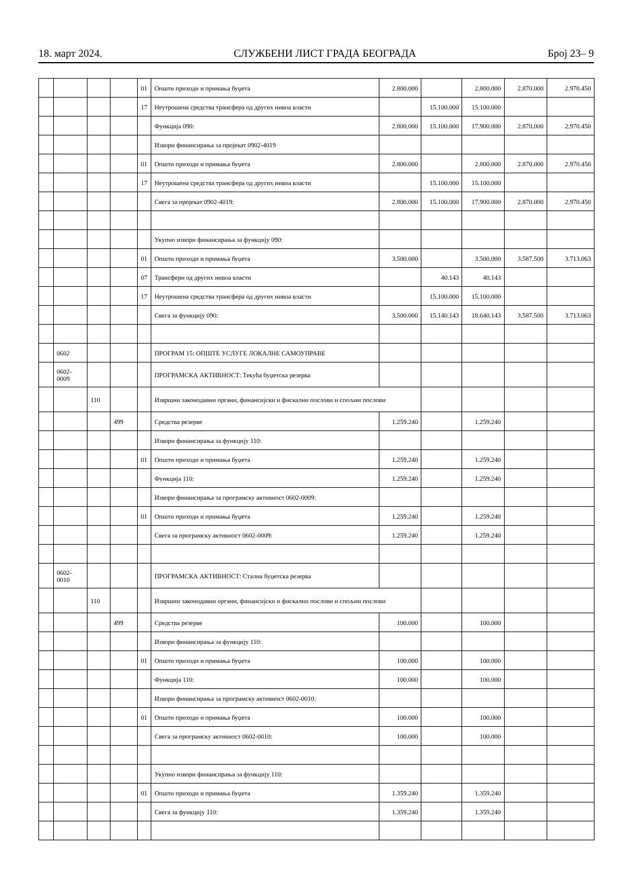18. март 2024. СЛУЖБЕНИ ЛИСТ ГРАДА БЕОГРАДА Број 23– 9
| | | | | 01 | Општи приходи и примања буџета | 2.800.000 | | 2.800.000 | 2.870.000 | 2.970.450 |
| | | | | 17 | Неутрошена средства трансфера од других нивоа власти | | 15.100.000 | 15.100.000 | | |
| | | | | | Функција 090: | 2.800.000 | 15.100.000 | 17.900.000 | 2.870.000 | 2.970.450 |
| | | | | | Извори финансирања за пројекат 0902-4019 | | | | | |
| | | | | 01 | Општи приходи и примања буџета | 2.800.000 | | 2.800.000 | 2.870.000 | 2.970.450 |
| | | | | 17 | Неутрошена средства трансфера од других нивоа власти | | 15.100.000 | 15.100.000 | | |
| | | | | | Свега за пројекат 0902-4019: | 2.800.000 | 15.100.000 | 17.900.000 | 2.870.000 | 2.970.450 |
| | | | | | Укупно извори финансирања за функцију 090: | | | | | |
| | | | | 01 | Општи приходи и примања буџета | 3.500.000 | | 3.500.000 | 3.587.500 | 3.713.063 |
| | | | | 07 | Трансфери од других нивоа власти | | 40.143 | 40.143 | | |
| | | | | 17 | Неутрошена средства трансфера од других нивоа власти | | 15.100.000 | 15.100.000 | | |
| | | | | | Свега за функцију 090: | 3.500.000 | 15.140.143 | 18.640.143 | 3.587.500 | 3.713.063 |
| | 0602 | | | | ПРОГРАМ 15: ОПШТЕ УСЛУГЕ ЛОКАЛНЕ САМОУПРАВЕ | | | | | |
| | 0602- 0009 | | | | ПРОГРАМСКА АКТИВНОСТ: Текућа буџетска резерва | | | | | |
| | | 110 | | | Извршни законодавни органи, финансијски и фискални послови и спољни послови | | | | | |
| | | | 499 | | Средства резерве | 1.259.240 | | 1.259.240 | | |
| | | | | | Извори финансирања за функцију 110: | | | | | |
| | | | | 01 | Општи приходи и примања буџета | 1.259.240 | | 1.259.240 | | |
| | | | | | Функција 110: | 1.259.240 | | 1.259.240 | | |
| | | | | | Извори финансирања за програмску активност 0602-0009: | | | | | |
| | | | | 01 | Општи приходи и примања буџета | 1.259.240 | | 1.259.240 | | |
| | | | | | Свега за програмску активност 0602-0009: | 1.259.240 | | 1.259.240 | | |
| | 0602- 0010 | | | | ПРОГРАМСКА АКТИВНОСТ: Стална буџетска резерва | | | | | |
| | | 110 | | | Извршни законодавни органи, финансијски и фискални послови и спољни послови | | | | | |
| | | | 499 | | Средства резерве | 100.000 | | 100.000 | | |
| | | | | | Извори финансирања за функцију 110: | | | | | |
| | | | | 01 | Општи приходи и примања буџета | 100.000 | | 100.000 | | |
| | | | | | Функција 110: | 100.000 | | 100.000 | | |
| | | | | | Извори финансирања за програмску активност 0602-0010: | | | | | |
| | | | | 01 | Општи приходи и примања буџета | 100.000 | | 100.000 | | |
| | | | | | Свега за програмску активност 0602-0010: | 100.000 | | 100.000 | | |
| | | | | | Укупно извори финансирања за функцију 110: | | | | | |
| | | | | 01 | Општи приходи и примања буџета | 1.359.240 | | 1.359.240 | | |
| | | | | | Свега за функцију 110: | 1.359.240 | | 1.359.240 | | |